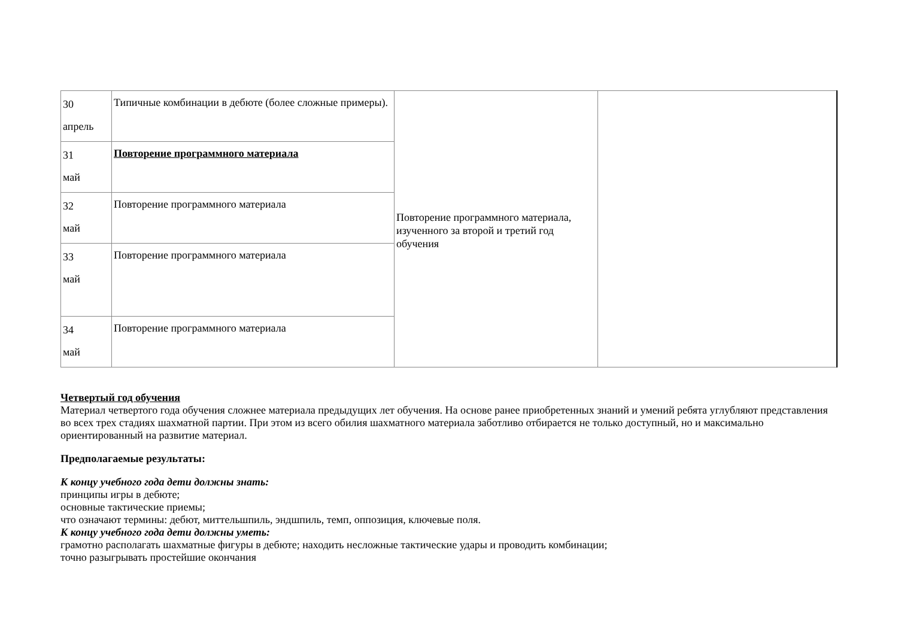| 30 апрель | Типичные комбинации в дебюте (более сложные примеры). | Повторение программного материала, изученного за второй и третий год обучения | |
| 31 май | Повторение программного материала | | |
| 32 май | Повторение программного материала | | |
| 33 май | Повторение программного материала | | |
| 34 май | Повторение программного материала | | |
Четвертый год обучения
Материал четвертого года обучения сложнее материала предыдущих лет обучения. На основе ранее приобретенных знаний и умений ребята углубляют представления во всех трех стадиях шахматной партии. При этом из всего обилия шахматного материала заботливо отбирается не только доступный, но и максимально ориентированный на развитие материал.
Предполагаемые результаты:
К концу учебного года дети должны знать:
принципы игры в дебюте;
основные тактические приемы;
что означают термины: дебют, миттельшпиль, эндшпиль, темп, оппозиция, ключевые поля.
К концу учебного года дети должны уметь:
грамотно располагать шахматные фигуры в дебюте; находить несложные тактические удары и проводить комбинации;
точно разыгрывать простейшие окончания